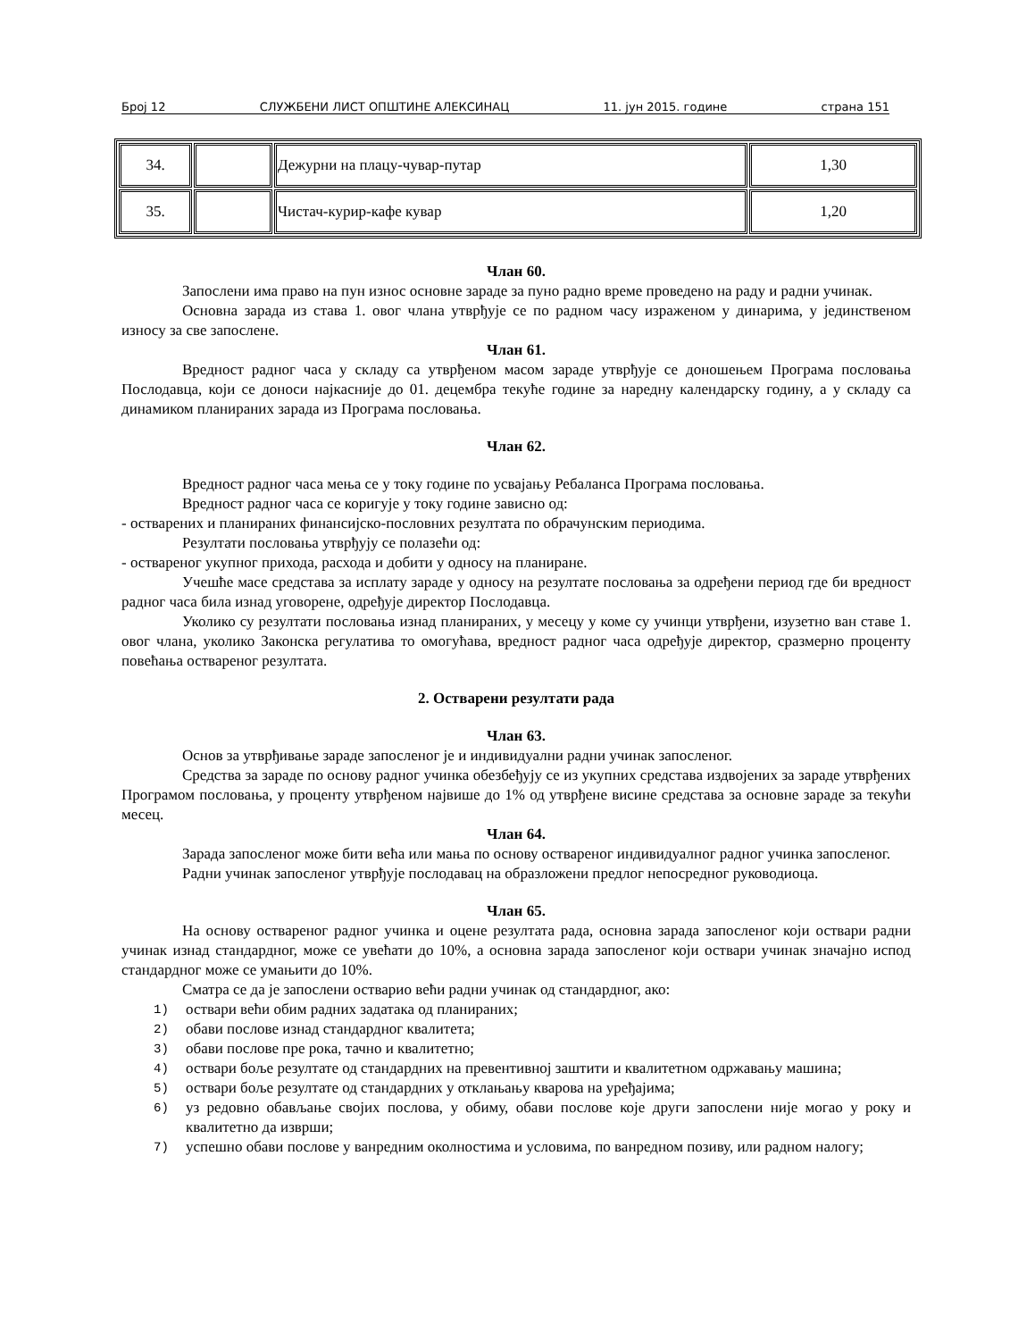Број 12 СЛУЖБЕНИ ЛИСТ ОПШТИНЕ АЛЕКСИНАЦ 11. јун 2015. године страна 151
| 34. | | Дежурни на плацу-чувар-путар | 1,30 |
| 35. | | Чистач-курир-кафе кувар | 1,20 |
Члан 60.
Запослени има право на пун износ основне зараде за пуно радно време проведено на раду и радни учинак.
Основна зарада из става 1. овог члана утврђује се по радном часу израженом у динарима, у јединственом износу за све запослене.
Члан 61.
Вредност радног часа у складу са утврђеном масом зараде утврђује се доношењем Програма пословања Послодавца, који се доноси најкасније до 01. децембра текуће године за наредну календарску годину, а у складу са динамиком планираних зарада из Програма пословања.
Члан 62.
Вредност радног часа мења се у току године по усвајању Ребаланса Програма пословања.
Вредност радног часа се коригује у току године зависно од:
- остварених и планираних финансијско-пословних резултата по обрачунским периодима.
Резултати пословања утврђују се полазећи од:
- оствареног укупног прихода, расхода и добити у односу на планиране.
Учешће масе средстава за исплату зараде у односу на резултате пословања за одређени период где би вредност радног часа била изнад уговорене, одређује директор Послодавца.
Уколико су резултати пословања изнад планираних, у месецу у коме су учинци утврђени, изузетно ван ставе 1. овог члана, уколико Законска регулатива то омогућава, вредност радног часа одређује директор, сразмерно проценту повећања оствареног резултата.
2. Остварени резултати рада
Члан 63.
Основ за утврђивање зараде запосленог је и индивидуални радни учинак запосленог.
Средства за зараде по основу радног учинка обезбеђују се из укупних средстава издвојених за зараде утврђених Програмом пословања, у проценту утврђеном највише до 1% од утврђене висине средстава за основне зараде за текући месец.
Члан 64.
Зарада запосленог може бити већа или мања по основу оствареног индивидуалног радног учинка запосленог.
Радни учинак запосленог утврђује послодавац на образложени предлог непосредног руководиоца.
Члан 65.
На основу оствареног радног учинка и оцене резултата рада, основна зарада запосленог који оствари радни учинак изнад стандардног, може се увећати до 10%, а основна зарада запосленог који оствари учинак значајно испод стандардног може се умањити до 10%.
Сматра се да је запослени остварио већи радни учинак од стандардног, ако:
1)
оствари већи обим радних задатака од планираних;
2)
обави послове изнад стандардног квалитета;
3)
обави послове пре рока, тачно и квалитетно;
4)
оствари боље резултате од стандардних на превентивној заштити и квалитетном одржавању машина;
5)
оствари боље резултате од стандардних у отклањању кварова на уређајима;
6)
уз редовно обављање својих послова, у обиму, обави послове које други запослени није могао у року и квалитетно да изврши;
7)
успешно обави послове у ванредним околностима и условима, по ванредном позиву, или радном налогу;